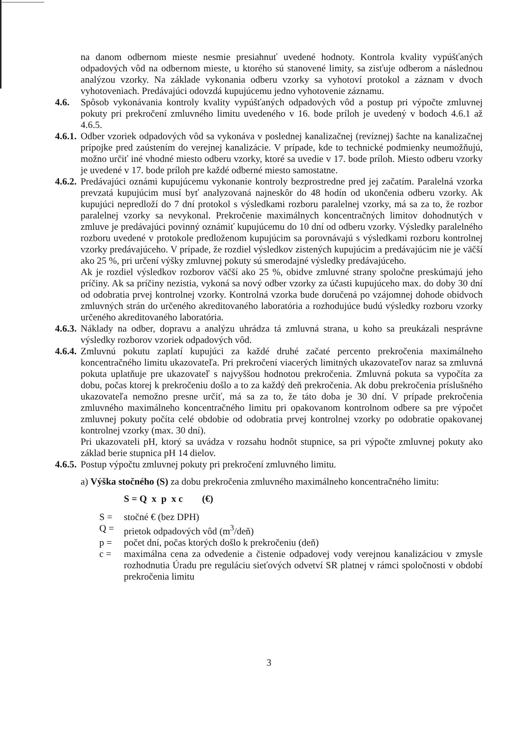na danom odbernom mieste nesmie presiahnuť uvedené hodnoty. Kontrola kvality vypúšťaných odpadových vôd na odbernom mieste, u ktorého sú stanovené limity, sa zisťuje odberom a následnou analýzou vzorky. Na základe vykonania odberu vzorky sa vyhotoví protokol a záznam v dvoch vyhotoveniach. Predávajúci odovzdá kupujúcemu jedno vyhotovenie záznamu.
4.6. Spôsob vykonávania kontroly kvality vypúšťaných odpadových vôd a postup pri výpočte zmluvnej pokuty pri prekročení zmluvného limitu uvedeného v 16. bode príloh je uvedený v bodoch 4.6.1 až 4.6.5.
4.6.1. Odber vzoriek odpadových vôd sa vykonáva v poslednej kanalizačnej (revíznej) šachte na kanalizačnej prípojke pred zaústením do verejnej kanalizácie. V prípade, kde to technické podmienky neumožňujú, možno určiť iné vhodné miesto odberu vzorky, ktoré sa uvedie v 17. bode príloh. Miesto odberu vzorky je uvedené v 17. bode príloh pre každé odberné miesto samostatne.
4.6.2. Predávajúci oznámi kupujúcemu vykonanie kontroly bezprostredne pred jej začatím. Paralelná vzorka prevzatá kupujúcim musí byť analyzovaná najneskôr do 48 hodín od ukončenia odberu vzorky. Ak kupujúci nepredloží do 7 dní protokol s výsledkami rozboru paralelnej vzorky, má sa za to, že rozbor paralelnej vzorky sa nevykonal. Prekročenie maximálnych koncentračných limitov dohodnutých v zmluve je predávajúci povinný oznámiť kupujúcemu do 10 dní od odberu vzorky. Výsledky paralelného rozboru uvedené v protokole predloženom kupujúcim sa porovnávajú s výsledkami rozboru kontrolnej vzorky predávajúceho. V prípade, že rozdiel výsledkov zistených kupujúcim a predávajúcim nie je väčší ako 25 %, pri určení výšky zmluvnej pokuty sú smerodajné výsledky predávajúceho.
Ak je rozdiel výsledkov rozborov väčší ako 25 %, obidve zmluvné strany spoločne preskúmajú jeho príčiny. Ak sa príčiny nezistia, vykoná sa nový odber vzorky za účasti kupujúceho max. do doby 30 dní od odobratia prvej kontrolnej vzorky. Kontrolná vzorka bude doručená po vzájomnej dohode obidvoch zmluvných strán do určeného akreditovaného laboratória a rozhodujúce budú výsledky rozboru vzorky určeného akreditovaného laboratória.
4.6.3. Náklady na odber, dopravu a analýzu uhrádza tá zmluvná strana, u koho sa preukázali nesprávne výsledky rozborov vzoriek odpadových vôd.
4.6.4. Zmluvnú pokutu zaplatí kupujúci za každé druhé začaté percento prekročenia maximálneho koncentračného limitu ukazovateľa. Pri prekročení viacerých limitných ukazovateľov naraz sa zmluvná pokuta uplatňuje pre ukazovateľ s najvyššou hodnotou prekročenia. Zmluvná pokuta sa vypočíta za dobu, počas ktorej k prekročeniu došlo a to za každý deň prekročenia. Ak dobu prekročenia príslušného ukazovateľa nemožno presne určiť, má sa za to, že táto doba je 30 dní. V prípade prekročenia zmluvného maximálneho koncentračného limitu pri opakovanom kontrolnom odbere sa pre výpočet zmluvnej pokuty počíta celé obdobie od odobratia prvej kontrolnej vzorky po odobratie opakovanej kontrolnej vzorky (max. 30 dní).
Pri ukazovateli pH, ktorý sa uvádza v rozsahu hodnôt stupnice, sa pri výpočte zmluvnej pokuty ako základ berie stupnica pH 14 dielov.
4.6.5. Postup výpočtu zmluvnej pokuty pri prekročení zmluvného limitu.
a) Výška stočného (S) za dobu prekročenia zmluvného maximálneho koncentračného limitu:
S = Q x p x c (€)
S = stočné € (bez DPH)
Q = prietok odpadových vôd (m<sup>3</sup>/deň)
p = počet dní, počas ktorých došlo k prekročeniu (deň)
c = maximálna cena za odvedenie a čistenie odpadovej vody verejnou kanalizáciou v zmysle rozhodnutia Úradu pre reguláciu sieťových odvetví SR platnej v rámci spoločnosti v období prekročenia limitu
3